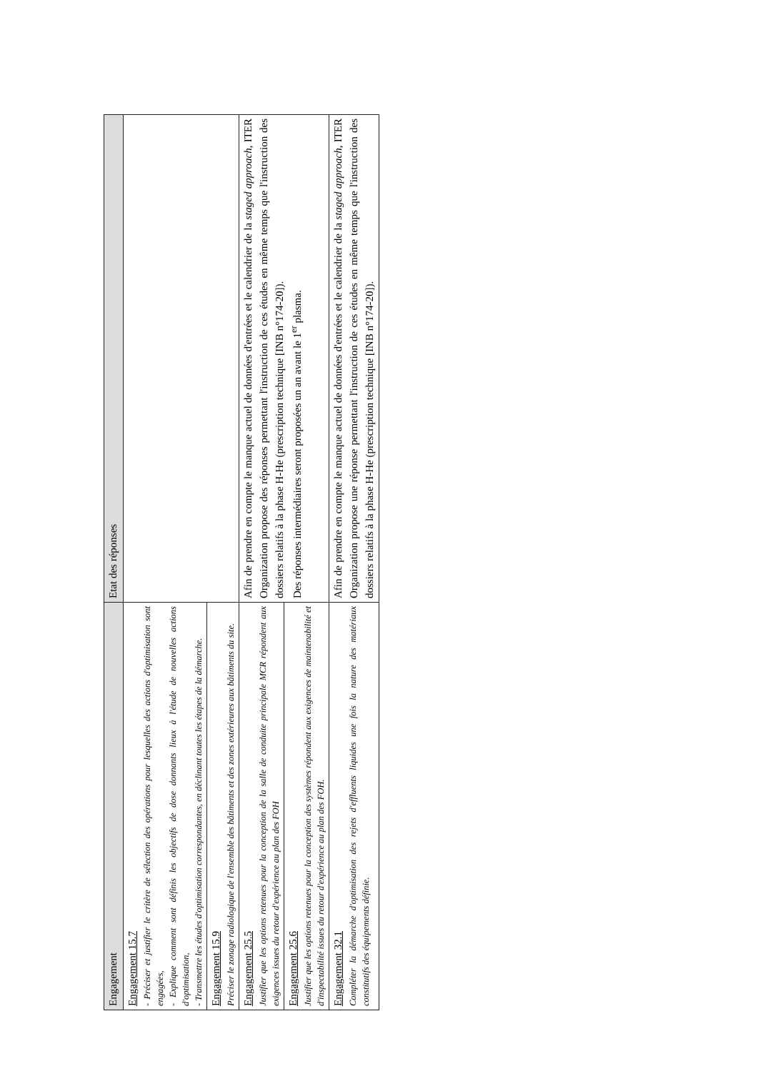| Engagement | Etat des réponses |
| --- | --- |
| Engagement 15.7 - Préciser et justifier le critère de sélection des opérations pour lesquelles des actions d'optimisation sont engagées, - Explique comment sont définis les objectifs de dose donnants lieux à l'étude de nouvelles actions d'optimisation, - Transmettre les études d'optimisation correspondantes, en déclinant toutes les étapes de la démarche. | |
| Engagement 15.9 Préciser le zonage radiologique de l'ensemble des bâtiments et des zones extérieures aux bâtiments du site. | |
| Engagement 25.5 Justifier que les options retenues pour la conception de la salle de conduite principale MCR répondent aux exigences issues du retour d'expérience au plan des FOH | Afin de prendre en compte le manque actuel de données d'entrées et le calendrier de la staged approach , ITER Organization propose des réponses permettant l'instruction de ces études en même temps que l'instruction des dossiers relatifs à la phase H-He (prescription technique [INB n°174-20]). Des réponses intermédiaires seront proposées un an avant le 1<sup>er</sup> plasma. |
| Engagement 25.6 Justifier que les options retenues pour la conception des systèmes répondent aux exigences de maintenabilité et d'inspectabilité issues du retour d'expérience au plan des FOH. | |
| Engagement 32.1 Compléter la démarche d'optimisation des rejets d'effluents liquides une fois la nature des matériaux constitutifs des équipements définie. | Afin de prendre en compte le manque actuel de données d'entrées et le calendrier de la staged approach , ITER Organization propose une réponse permettant l'instruction de ces études en même temps que l'instruction des dossiers relatifs à la phase H-He (prescription technique [INB n°174-20]). |